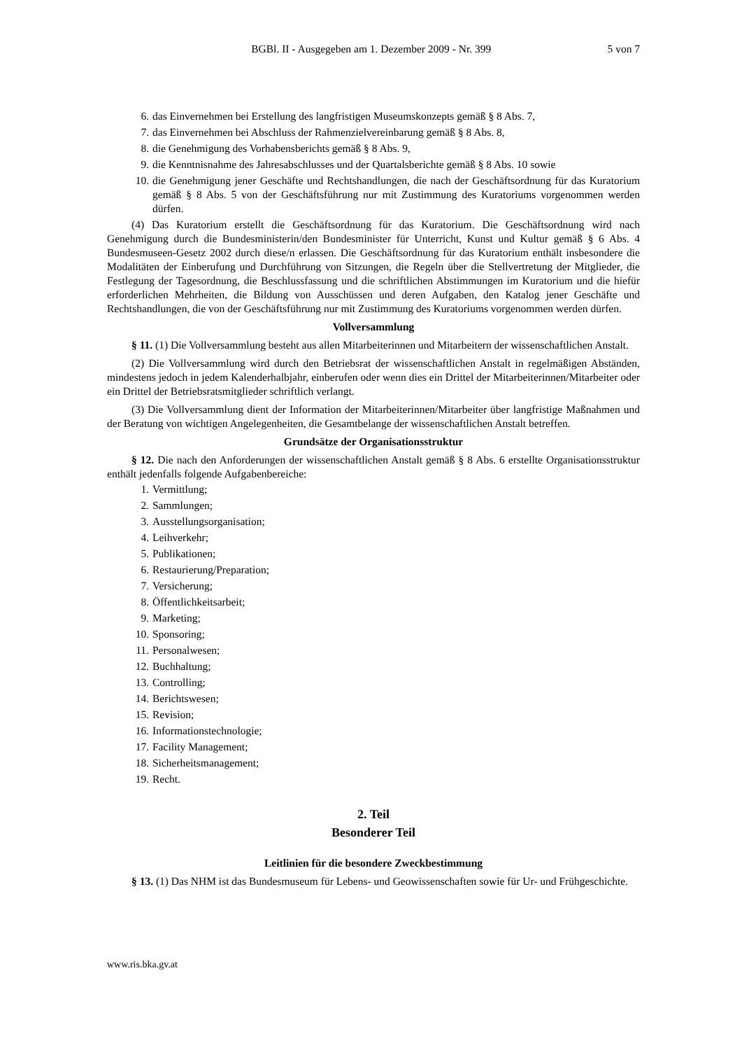BGBl. II - Ausgegeben am 1. Dezember 2009 - Nr. 399 5 von 7
6. das Einvernehmen bei Erstellung des langfristigen Museumskonzepts gemäß § 8 Abs. 7,
7. das Einvernehmen bei Abschluss der Rahmenzielvereinbarung gemäß § 8 Abs. 8,
8. die Genehmigung des Vorhabensberichts gemäß § 8 Abs. 9,
9. die Kenntnisnahme des Jahresabschlusses und der Quartalsberichte gemäß § 8 Abs. 10 sowie
10. die Genehmigung jener Geschäfte und Rechtshandlungen, die nach der Geschäftsordnung für das Kuratorium gemäß § 8 Abs. 5 von der Geschäftsführung nur mit Zustimmung des Kuratoriums vorgenommen werden dürfen.
(4) Das Kuratorium erstellt die Geschäftsordnung für das Kuratorium. Die Geschäftsordnung wird nach Genehmigung durch die Bundesministerin/den Bundesminister für Unterricht, Kunst und Kultur gemäß § 6 Abs. 4 Bundesmuseen-Gesetz 2002 durch diese/n erlassen. Die Geschäftsordnung für das Kuratorium enthält insbesondere die Modalitäten der Einberufung und Durchführung von Sitzungen, die Regeln über die Stellvertretung der Mitglieder, die Festlegung der Tagesordnung, die Beschlussfassung und die schriftlichen Abstimmungen im Kuratorium und die hiefür erforderlichen Mehrheiten, die Bildung von Ausschüssen und deren Aufgaben, den Katalog jener Geschäfte und Rechtshandlungen, die von der Geschäftsführung nur mit Zustimmung des Kuratoriums vorgenommen werden dürfen.
Vollversammlung
§ 11. (1) Die Vollversammlung besteht aus allen Mitarbeiterinnen und Mitarbeitern der wissenschaftlichen Anstalt.
(2) Die Vollversammlung wird durch den Betriebsrat der wissenschaftlichen Anstalt in regelmäßigen Abständen, mindestens jedoch in jedem Kalenderhalbjahr, einberufen oder wenn dies ein Drittel der Mitarbeiterinnen/Mitarbeiter oder ein Drittel der Betriebsratsmitglieder schriftlich verlangt.
(3) Die Vollversammlung dient der Information der Mitarbeiterinnen/Mitarbeiter über langfristige Maßnahmen und der Beratung von wichtigen Angelegenheiten, die Gesamtbelange der wissenschaftlichen Anstalt betreffen.
Grundsätze der Organisationsstruktur
§ 12. Die nach den Anforderungen der wissenschaftlichen Anstalt gemäß § 8 Abs. 6 erstellte Organisationsstruktur enthält jedenfalls folgende Aufgabenbereiche:
1. Vermittlung;
2. Sammlungen;
3. Ausstellungsorganisation;
4. Leihverkehr;
5. Publikationen;
6. Restaurierung/Preparation;
7. Versicherung;
8. Öffentlichkeitsarbeit;
9. Marketing;
10. Sponsoring;
11. Personalwesen;
12. Buchhaltung;
13. Controlling;
14. Berichtswesen;
15. Revision;
16. Informationstechnologie;
17. Facility Management;
18. Sicherheitsmanagement;
19. Recht.
2. Teil
Besonderer Teil
Leitlinien für die besondere Zweckbestimmung
§ 13. (1) Das NHM ist das Bundesmuseum für Lebens- und Geowissenschaften sowie für Ur- und Frühgeschichte.
www.ris.bka.gv.at